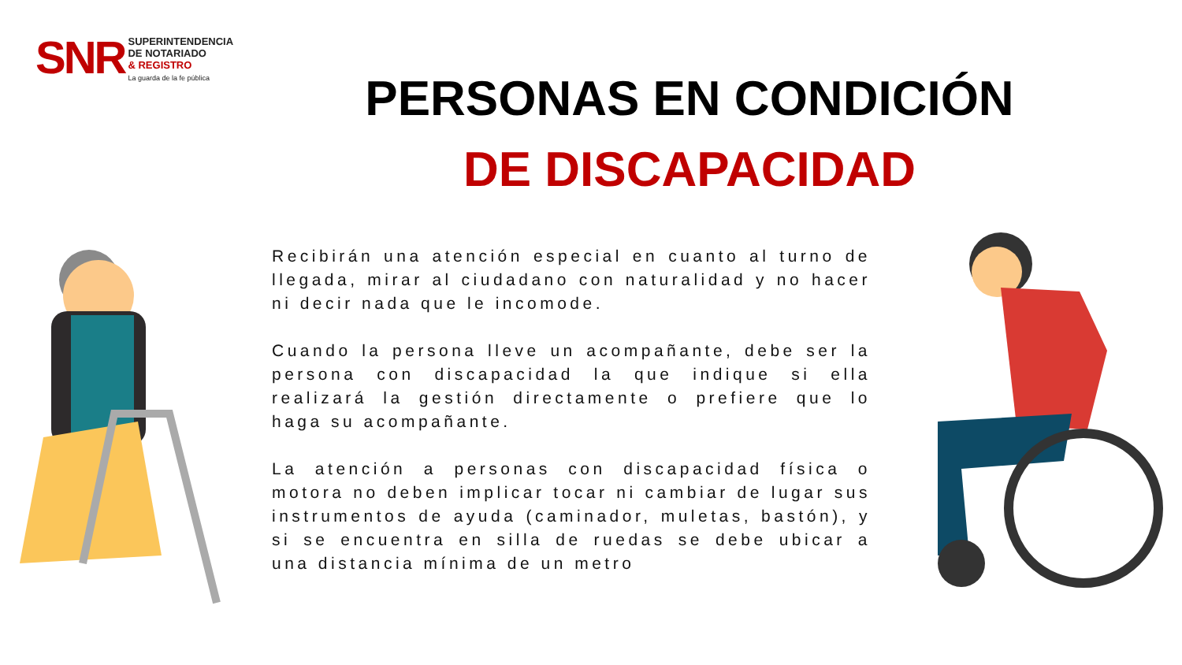SNR
SUPERINTENDENCIA
DE NOTARIADO
& REGISTRO
La guarda de la fe pública
PERSONAS EN CONDICIÓN
DE DISCAPACIDAD
Recibirán una atención especial en cuanto al turno de llegada, mirar al ciudadano con naturalidad y no hacer ni decir nada que le incomode.
Cuando la persona lleve un acompañante, debe ser la persona con discapacidad la que indique si ella realizará la gestión directamente o prefiere que lo haga su acompañante.
La atención a personas con discapacidad física o motora no deben implicar tocar ni cambiar de lugar sus instrumentos de ayuda (caminador, muletas, bastón), y si se encuentra en silla de ruedas se debe ubicar a una distancia mínima de un metro